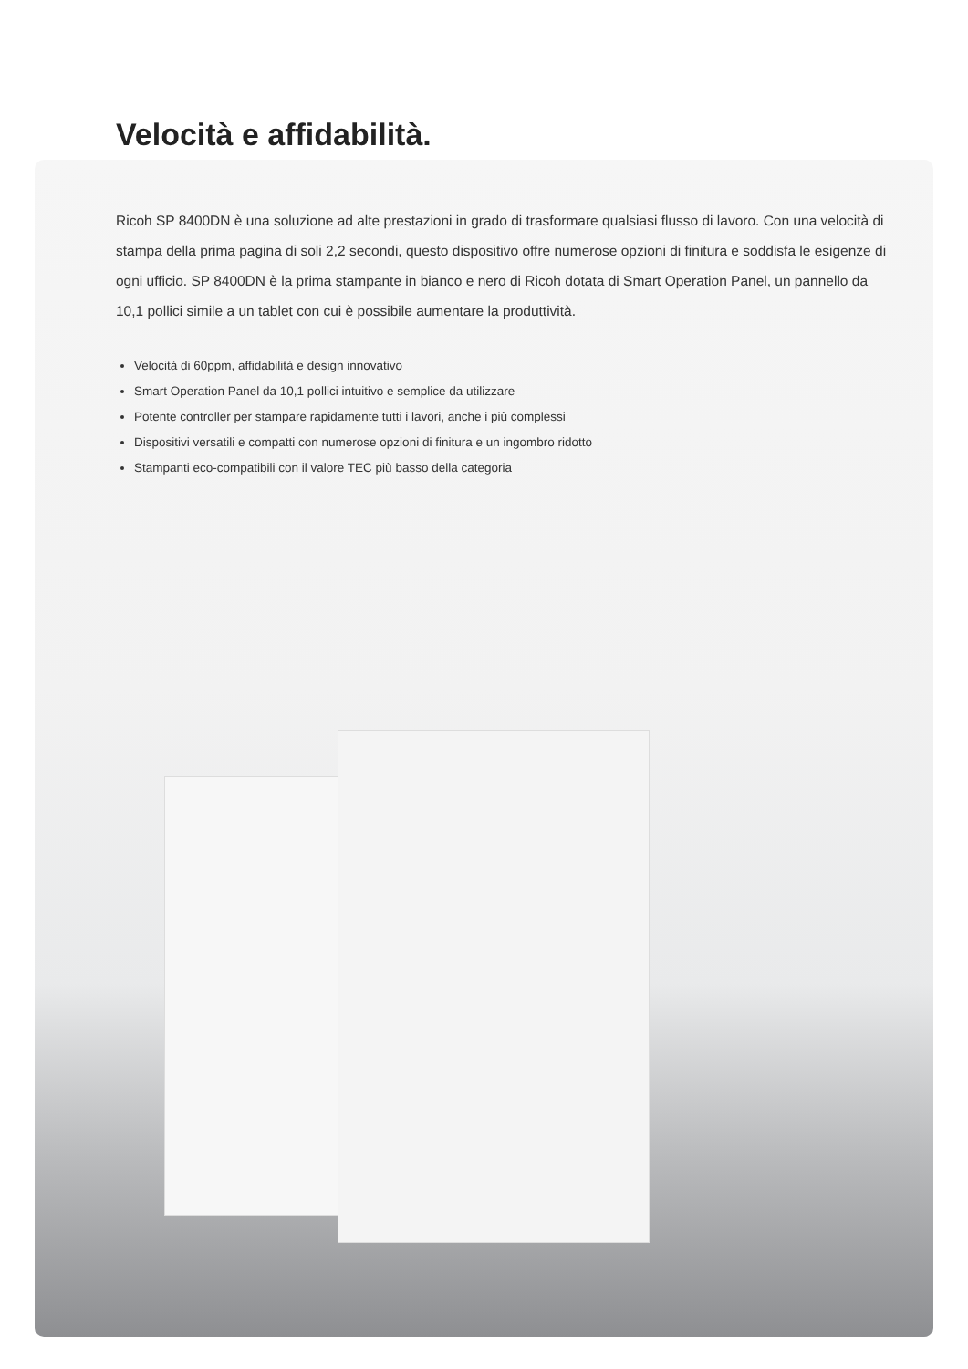Velocità e affidabilità.
Ricoh SP 8400DN è una soluzione ad alte prestazioni in grado di trasformare qualsiasi flusso di lavoro. Con una velocità di stampa della prima pagina di soli 2,2 secondi, questo dispositivo offre numerose opzioni di finitura e soddisfa le esigenze di ogni ufficio. SP 8400DN è la prima stampante in bianco e nero di Ricoh dotata di Smart Operation Panel, un pannello da 10,1 pollici simile a un tablet con cui è possibile aumentare la produttività.
Velocità di 60ppm, affidabilità e design innovativo
Smart Operation Panel da 10,1 pollici intuitivo e semplice da utilizzare
Potente controller per stampare rapidamente tutti i lavori, anche i più complessi
Dispositivi versatili e compatti con numerose opzioni di finitura e un ingombro ridotto
Stampanti eco-compatibili con il valore TEC più basso della categoria